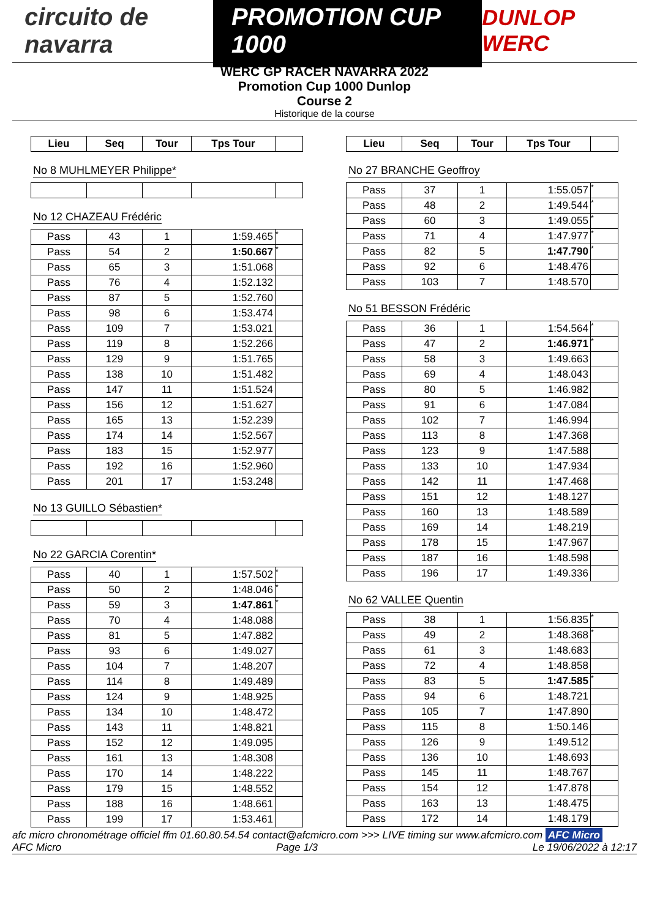circuito de navarra
PROMOTION CUP 1000
DUNLOP WERC
WERC GP RACER NAVARRA 2022
Promotion Cup 1000 Dunlop
Course 2
Historique de la course
| Lieu | Seq | Tour | Tps Tour | |
| --- | --- | --- | --- | --- |
No 8 MUHLMEYER Philippe* No 12 CHAZEAU Frédéric
| Pass | 43 | 1 | 1:59.465 | * |
| Pass | 54 | 2 | 1:50.667 | * |
| Pass | 65 | 3 | 1:51.068 | |
| Pass | 76 | 4 | 1:52.132 | |
| Pass | 87 | 5 | 1:52.760 | |
| Pass | 98 | 6 | 1:53.474 | |
| Pass | 109 | 7 | 1:53.021 | |
| Pass | 119 | 8 | 1:52.266 | |
| Pass | 129 | 9 | 1:51.765 | |
| Pass | 138 | 10 | 1:51.482 | |
| Pass | 147 | 11 | 1:51.524 | |
| Pass | 156 | 12 | 1:51.627 | |
| Pass | 165 | 13 | 1:52.239 | |
| Pass | 174 | 14 | 1:52.567 | |
| Pass | 183 | 15 | 1:52.977 | |
| Pass | 192 | 16 | 1:52.960 | |
| Pass | 201 | 17 | 1:53.248 | |
No 13 GUILLO Sébastien* No 22 GARCIA Corentin*
| Pass | 40 | 1 | 1:57.502 | * |
| Pass | 50 | 2 | 1:48.046 | * |
| Pass | 59 | 3 | 1:47.861 | * |
| Pass | 70 | 4 | 1:48.088 | |
| Pass | 81 | 5 | 1:47.882 | |
| Pass | 93 | 6 | 1:49.027 | |
| Pass | 104 | 7 | 1:48.207 | |
| Pass | 114 | 8 | 1:49.489 | |
| Pass | 124 | 9 | 1:48.925 | |
| Pass | 134 | 10 | 1:48.472 | |
| Pass | 143 | 11 | 1:48.821 | |
| Pass | 152 | 12 | 1:49.095 | |
| Pass | 161 | 13 | 1:48.308 | |
| Pass | 170 | 14 | 1:48.222 | |
| Pass | 179 | 15 | 1:48.552 | |
| Pass | 188 | 16 | 1:48.661 | |
| Pass | 199 | 17 | 1:53.461 | |
| Lieu | Seq | Tour | Tps Tour | |
| --- | --- | --- | --- | --- |
No 27 BRANCHE Geoffroy
| Pass | 37 | 1 | 1:55.057 | * |
| Pass | 48 | 2 | 1:49.544 | * |
| Pass | 60 | 3 | 1:49.055 | * |
| Pass | 71 | 4 | 1:47.977 | * |
| Pass | 82 | 5 | 1:47.790 | * |
| Pass | 92 | 6 | 1:48.476 | |
| Pass | 103 | 7 | 1:48.570 | |
No 51 BESSON Frédéric
| Pass | 36 | 1 | 1:54.564 | * |
| Pass | 47 | 2 | 1:46.971 | * |
| Pass | 58 | 3 | 1:49.663 | |
| Pass | 69 | 4 | 1:48.043 | |
| Pass | 80 | 5 | 1:46.982 | |
| Pass | 91 | 6 | 1:47.084 | |
| Pass | 102 | 7 | 1:46.994 | |
| Pass | 113 | 8 | 1:47.368 | |
| Pass | 123 | 9 | 1:47.588 | |
| Pass | 133 | 10 | 1:47.934 | |
| Pass | 142 | 11 | 1:47.468 | |
| Pass | 151 | 12 | 1:48.127 | |
| Pass | 160 | 13 | 1:48.589 | |
| Pass | 169 | 14 | 1:48.219 | |
| Pass | 178 | 15 | 1:47.967 | |
| Pass | 187 | 16 | 1:48.598 | |
| Pass | 196 | 17 | 1:49.336 | |
No 62 VALLEE Quentin
| Pass | 38 | 1 | 1:56.835 | * |
| Pass | 49 | 2 | 1:48.368 | * |
| Pass | 61 | 3 | 1:48.683 | |
| Pass | 72 | 4 | 1:48.858 | |
| Pass | 83 | 5 | 1:47.585 | * |
| Pass | 94 | 6 | 1:48.721 | |
| Pass | 105 | 7 | 1:47.890 | |
| Pass | 115 | 8 | 1:50.146 | |
| Pass | 126 | 9 | 1:49.512 | |
| Pass | 136 | 10 | 1:48.693 | |
| Pass | 145 | 11 | 1:48.767 | |
| Pass | 154 | 12 | 1:47.878 | |
| Pass | 163 | 13 | 1:48.475 | |
| Pass | 172 | 14 | 1:48.179 | |
afc micro chronométrage officiel ffm 01.60.80.54.54 contact@afcmicro.com >>> LIVE timing sur www.afcmicro.com AFC Micro
AFC Micro Page 1/3 Le 19/06/2022 à 12:17